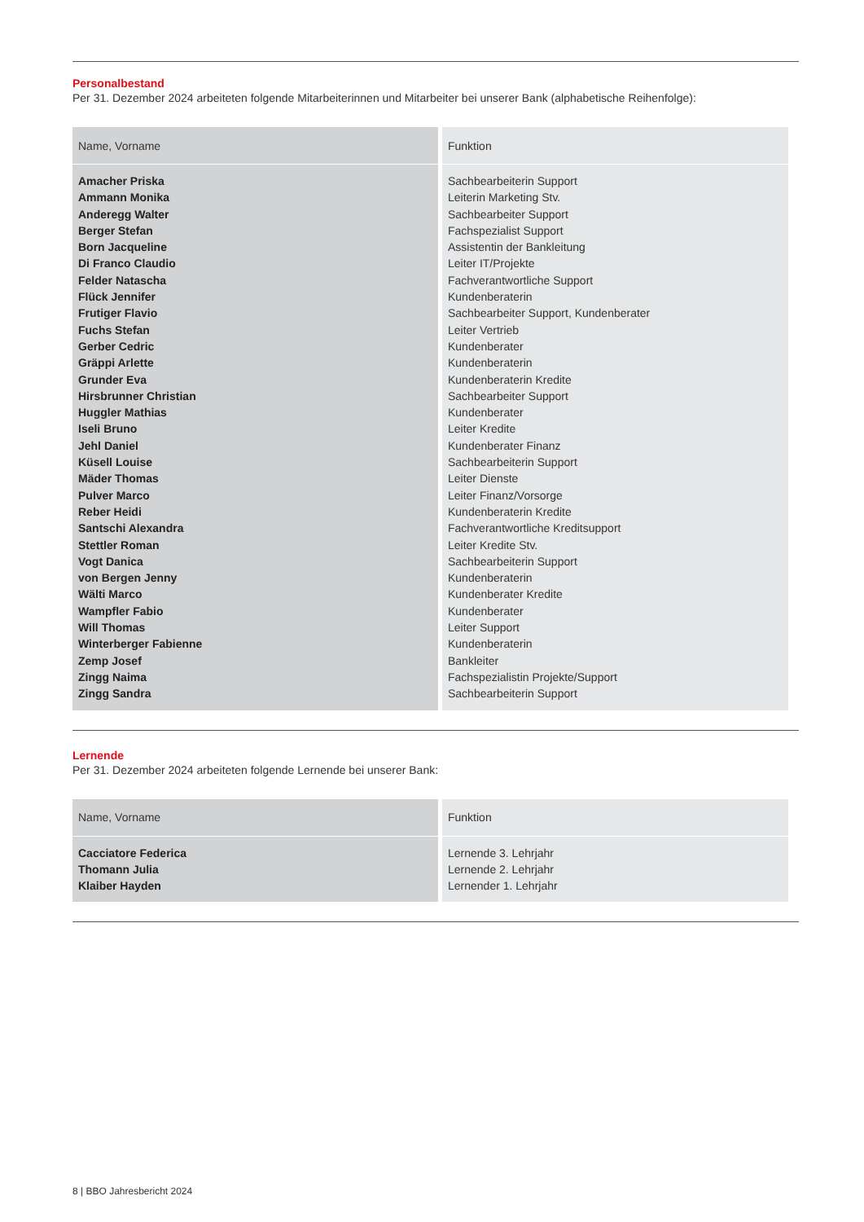Personalbestand
Per 31. Dezember 2024 arbeiteten folgende Mitarbeiterinnen und Mitarbeiter bei unserer Bank (alphabetische Reihenfolge):
| Name, Vorname | Funktion |
| --- | --- |
| Amacher Priska Ammann Monika Anderegg Walter Berger Stefan Born Jacqueline Di Franco Claudio Felder Natascha Flück Jennifer Frutiger Flavio Fuchs Stefan Gerber Cedric Gräppi Arlette Grunder Eva Hirsbrunner Christian Huggler Mathias Iseli Bruno Jehl Daniel Küsell Louise Mäder Thomas Pulver Marco Reber Heidi Santschi Alexandra Stettler Roman Vogt Danica von Bergen Jenny Wälti Marco Wampfler Fabio Will Thomas Winterberger Fabienne Zemp Josef Zingg Naima Zingg Sandra | Sachbearbeiterin Support Leiterin Marketing Stv. Sachbearbeiter Support Fachspezialist Support Assistentin der Bankleitung Leiter IT/Projekte Fachverantwortliche Support Kundenberaterin Sachbearbeiter Support, Kundenberater Leiter Vertrieb Kundenberater Kundenberaterin Kundenberaterin Kredite Sachbearbeiter Support Kundenberater Leiter Kredite Kundenberater Finanz Sachbearbeiterin Support Leiter Dienste Leiter Finanz/Vorsorge Kundenberaterin Kredite Fachverantwortliche Kreditsupport Leiter Kredite Stv. Sachbearbeiterin Support Kundenberaterin Kundenberater Kredite Kundenberater Leiter Support Kundenberaterin Bankleiter Fachspezialistin Projekte/Support Sachbearbeiterin Support |
Lernende
Per 31. Dezember 2024 arbeiteten folgende Lernende bei unserer Bank:
| Name, Vorname | Funktion |
| --- | --- |
| Cacciatore Federica Thomann Julia Klaiber Hayden | Lernende 3. Lehrjahr Lernende 2. Lehrjahr Lernender 1. Lehrjahr |
8 | BBO Jahresbericht 2024